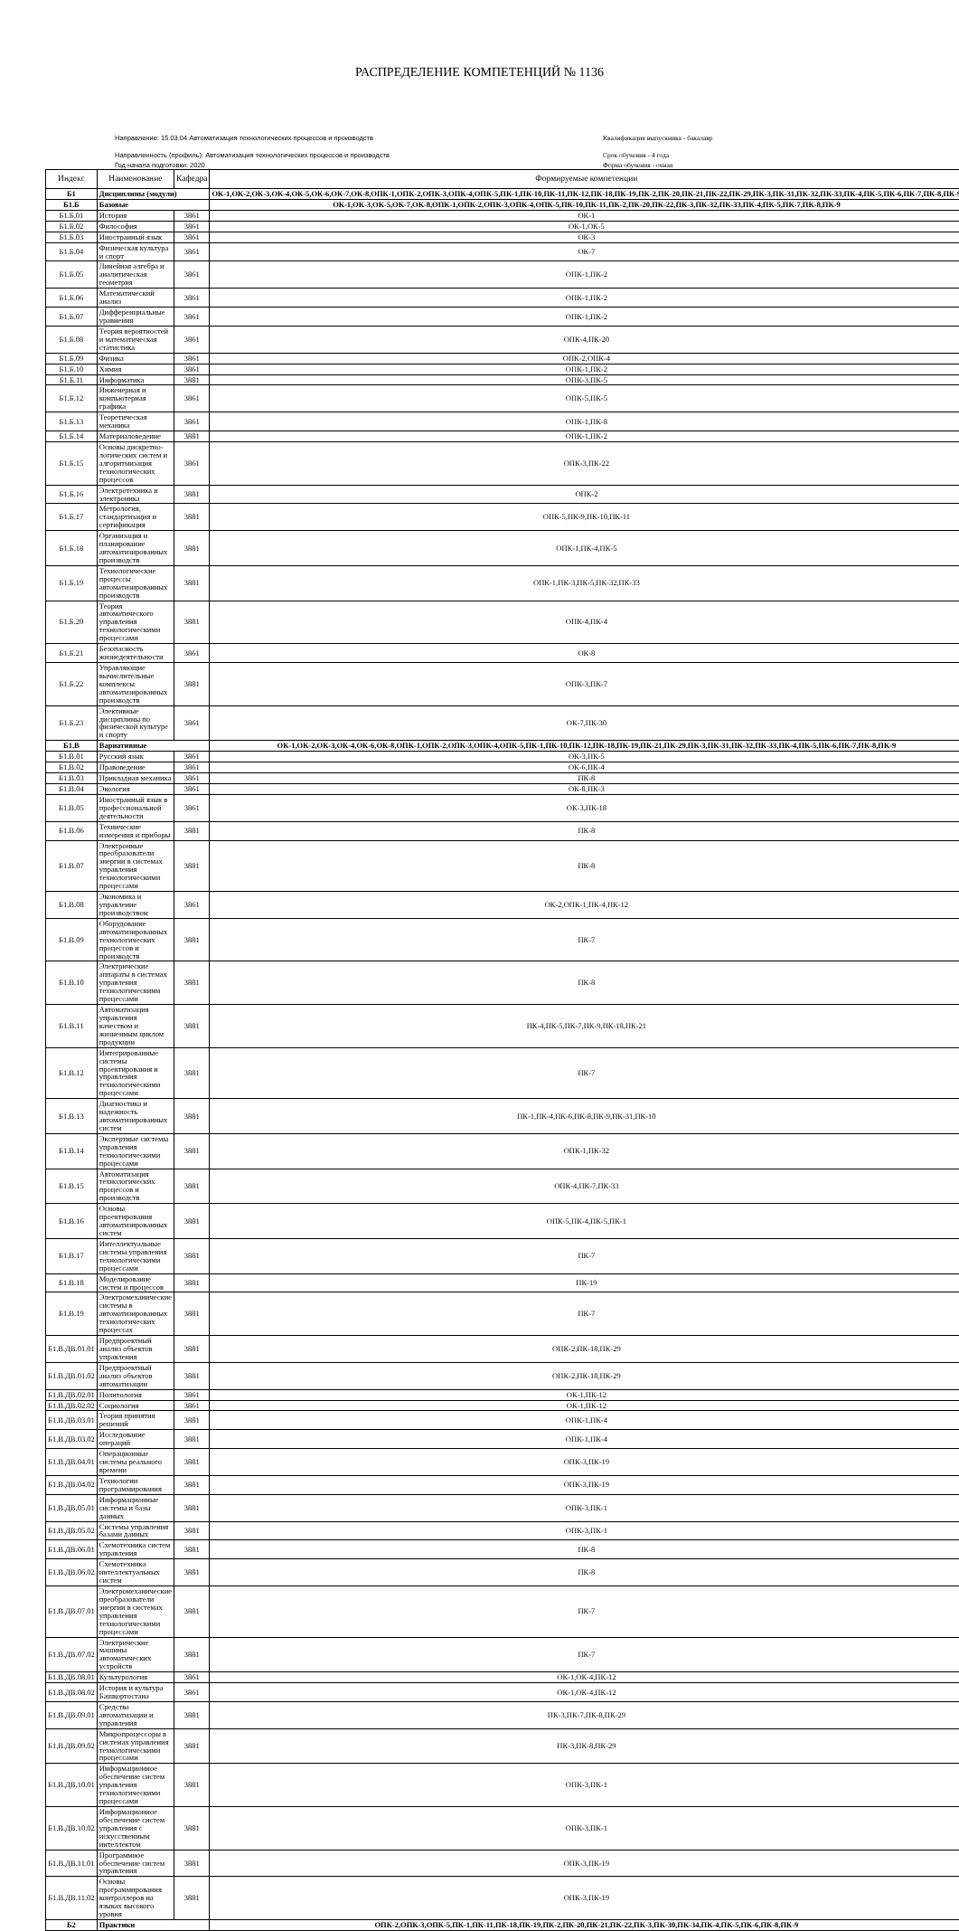РАСПРЕДЕЛЕНИЕ КОМПЕТЕНЦИЙ № 1136
Направление: 15.03.04 Автоматизация технологических процессов и производств
Квалификация выпускника - бакалавр
Направленность (профиль): Автоматизация технологических процессов и производств
Срок обучения - 4 года
Год начала подготовки: 2020
Форма обучения - очная
| Индекс | Наименование | Кафедра | Формируемые компетенции |
| --- | --- | --- | --- |
| Б1 | Дисциплины (модули) | | ОК-1,ОК-2,ОК-3,ОК-4,ОК-5,ОК-6,ОК-7,ОК-8,ОПК-1,ОПК-2,ОПК-3,ОПК-4,ОПК-5,ПК-1,ПК-10,ПК-11,ПК-12,ПК-18,ПК-19,ПК-2,ПК-20,ПК-21,ПК-22,ПК-29,ПК-3,ПК-31,ПК-32,ПК-33,ПК-4,ПК-5,ПК-6,ПК-7,ПК-8,ПК-9 |
| Б1.Б | Базовые | | ОК-1,ОК-3,ОК-5,ОК-7,ОК-8,ОПК-1,ОПК-2,ОПК-3,ОПК-4,ОПК-5,ПК-10,ПК-11,ПК-2,ПК-20,ПК-22,ПК-3,ПК-32,ПК-33,ПК-4,ПК-5,ПК-7,ПК-8,ПК-9 |
| Б1.Б.01 | История | 3861 | ОК-1 |
| Б1.Б.02 | Философия | 3861 | ОК-1,ОК-5 |
| Б1.Б.03 | Иностранный язык | 3861 | ОК-3 |
| Б1.Б.04 | Физическая культура и спорт | 3861 | ОК-7 |
| Б1.Б.05 | Линейная алгебра и аналитическая геометрия | 3861 | ОПК-1,ПК-2 |
| Б1.Б.06 | Математический анализ | 3861 | ОПК-1,ПК-2 |
| Б1.Б.07 | Дифференциальные уравнения | 3861 | ОПК-1,ПК-2 |
| Б1.Б.08 | Теория вероятностей и математическая статистика | 3861 | ОПК-4,ПК-20 |
| Б1.Б.09 | Физика | 3861 | ОПК-2,ОПК-4 |
| Б1.Б.10 | Химия | 3861 | ОПК-1,ПК-2 |
| Б1.Б.11 | Информатика | 3881 | ОПК-3,ПК-5 |
| Б1.Б.12 | Инженерная и компьютерная графика | 3861 | ОПК-5,ПК-5 |
| Б1.Б.13 | Теоретическая механика | 3861 | ОПК-1,ПК-8 |
| Б1.Б.14 | Материаловедение | 3881 | ОПК-1,ПК-2 |
| Б1.Б.15 | Основы дискретно-логических систем и алгоритмизация технологических процессов | 3861 | ОПК-3,ПК-22 |
| Б1.Б.16 | Электротехника и электроника | 3881 | ОПК-2 |
| Б1.Б.17 | Метрология, стандартизация и сертификация | 3881 | ОПК-5,ПК-9,ПК-10,ПК-11 |
| Б1.Б.18 | Организация и планирование автоматизированных производств | 3881 | ОПК-1,ПК-4,ПК-5 |
| Б1.Б.19 | Технологические процессы автоматизированных производств | 3881 | ОПК-1,ПК-3,ПК-5,ПК-32,ПК-33 |
| Б1.Б.20 | Теория автоматического управления технологическими процессами | 3881 | ОПК-4,ПК-4 |
| Б1.Б.21 | Безопасность жизнедеятельности | 3861 | ОК-8 |
| Б1.Б.22 | Управляющие вычислительные комплексы автоматизированных производств | 3881 | ОПК-3,ПК-7 |
| Б1.Б.23 | Элективные дисциплины по физической культуре и спорту | 3861 | ОК-7,ПК-30 |
| Б1.В | Вариативные | | ОК-1,ОК-2,ОК-3,ОК-4,ОК-6,ОК-8,ОПК-1,ОПК-2,ОПК-3,ОПК-4,ОПК-5,ПК-1,ПК-10,ПК-12,ПК-18,ПК-19,ПК-21,ПК-29,ПК-3,ПК-31,ПК-32,ПК-33,ПК-4,ПК-5,ПК-6,ПК-7,ПК-8,ПК-9 |
| Б1.В.01 | Русский язык | 3861 | ОК-3,ПК-5 |
| Б1.В.02 | Правоведение | 3861 | ОК-6,ПК-4 |
| Б1.В.03 | Прикладная механика | 3861 | ПК-8 |
| Б1.В.04 | Экология | 3861 | ОК-8,ПК-3 |
| Б1.В.05 | Иностранный язык в профессиональной деятельности | 3861 | ОК-3,ПК-18 |
| Б1.В.06 | Технические измерения и приборы | 3881 | ПК-8 |
| Б1.В.07 | Электронные преобразователи энергии в системах управления технологическими процессами | 3881 | ПК-8 |
| Б1.В.08 | Экономика и управление производством | 3861 | ОК-2,ОПК-1,ПК-4,ПК-12 |
| Б1.В.09 | Оборудование автоматизированных технологических процессов и производств | 3881 | ПК-7 |
| Б1.В.10 | Электрические аппараты в системах управления технологическими процессами | 3881 | ПК-8 |
| Б1.В.11 | Автоматизация управления качеством и жизненным циклом продукции | 3881 | ПК-4,ПК-5,ПК-7,ПК-9,ПК-18,ПК-21 |
| Б1.В.12 | Интегрированные системы проектирования и управления технологическими процессами | 3881 | ПК-7 |
| Б1.В.13 | Диагностика и надежность автоматизированных систем | 3881 | ПК-1,ПК-4,ПК-6,ПК-8,ПК-9,ПК-31,ПК-10 |
| Б1.В.14 | Экспертные системы управления технологическими процессами | 3881 | ОПК-1,ПК-32 |
| Б1.В.15 | Автоматизация технологических процессов и производств | 3881 | ОПК-4,ПК-7,ПК-33 |
| Б1.В.16 | Основы проектирования автоматизированных систем | 3881 | ОПК-5,ПК-4,ПК-5,ПК-1 |
| Б1.В.17 | Интеллектуальные системы управления технологическими процессами | 3881 | ПК-7 |
| Б1.В.18 | Моделирование систем и процессов | 3881 | ПК-19 |
| Б1.В.19 | Электромеханические системы в автоматизированных технологических процессах | 3881 | ПК-7 |
| Б1.В.ДВ.01.01 | Предпроектный анализ объектов управления | 3881 | ОПК-2,ПК-18,ПК-29 |
| Б1.В.ДВ.01.02 | Предпроектный анализ объектов автоматизации | 3881 | ОПК-2,ПК-18,ПК-29 |
| Б1.В.ДВ.02.01 | Политология | 3861 | ОК-1,ПК-12 |
| Б1.В.ДВ.02.02 | Социология | 3861 | ОК-1,ПК-12 |
| Б1.В.ДВ.03.01 | Теория принятия решений | 3881 | ОПК-1,ПК-4 |
| Б1.В.ДВ.03.02 | Исследование операций | 3881 | ОПК-1,ПК-4 |
| Б1.В.ДВ.04.01 | Операционные системы реального времени | 3881 | ОПК-3,ПК-19 |
| Б1.В.ДВ.04.02 | Технологии программирования | 3881 | ОПК-3,ПК-19 |
| Б1.В.ДВ.05.01 | Информационные системы и базы данных | 3881 | ОПК-3,ПК-1 |
| Б1.В.ДВ.05.02 | Системы управления базами данных | 3881 | ОПК-3,ПК-1 |
| Б1.В.ДВ.06.01 | Схемотехника систем управления | 3881 | ПК-8 |
| Б1.В.ДВ.06.02 | Схемотехника интеллектуальных систем | 3881 | ПК-8 |
| Б1.В.ДВ.07.01 | Электромеханические преобразователи энергии в системах управления технологическими процессами | 3881 | ПК-7 |
| Б1.В.ДВ.07.02 | Электрические машины автоматических устройств | 3881 | ПК-7 |
| Б1.В.ДВ.08.01 | Культурология | 3861 | ОК-1,ОК-4,ПК-12 |
| Б1.В.ДВ.08.02 | История и культура Башкортостана | 3861 | ОК-1,ОК-4,ПК-12 |
| Б1.В.ДВ.09.01 | Средства автоматизации и управления | 3881 | ПК-3,ПК-7,ПК-8,ПК-29 |
| Б1.В.ДВ.09.02 | Микропроцессоры в системах управления технологическими процессами | 3881 | ПК-3,ПК-8,ПК-29 |
| Б1.В.ДВ.10.01 | Информационное обеспечение систем управления технологическими процессами | 3881 | ОПК-3,ПК-1 |
| Б1.В.ДВ.10.02 | Информационное обеспечение систем управления с искусственным интеллектом | 3881 | ОПК-3,ПК-1 |
| Б1.В.ДВ.11.01 | Программное обеспечение систем управления | 3881 | ОПК-3,ПК-19 |
| Б1.В.ДВ.11.02 | Основы программирования контроллеров на языках высокого уровня | 3881 | ОПК-3,ПК-19 |
| Б2 | Практики | | ОПК-2,ОПК-3,ОПК-5,ПК-1,ПК-11,ПК-18,ПК-19,ПК-2,ПК-20,ПК-21,ПК-22,ПК-3,ПК-30,ПК-34,ПК-4,ПК-5,ПК-6,ПК-8,ПК-9 |